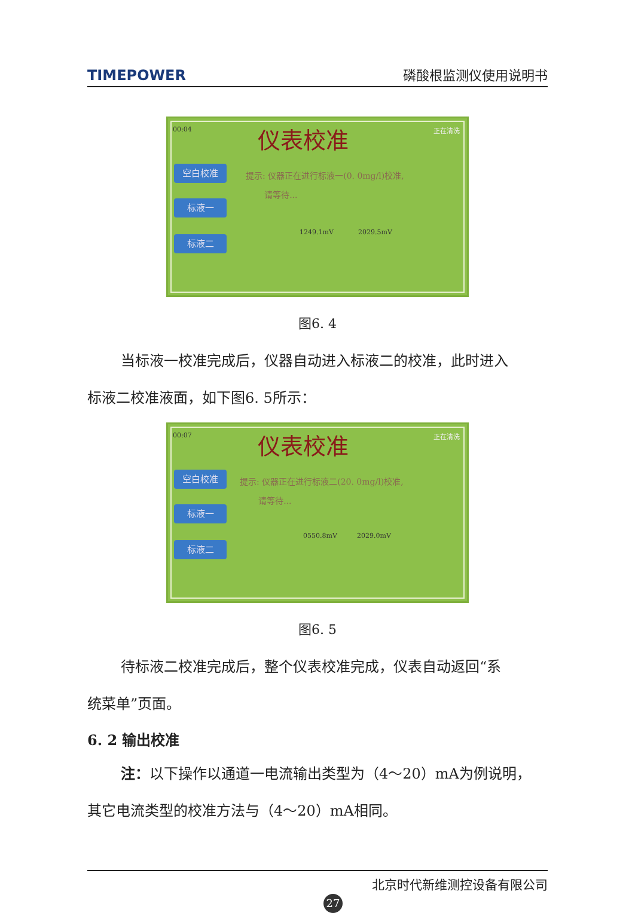TIMEPOWER 磷酸根监测仪使用说明书
00:04 仪表校准 正在清洗
空白校准
标液一
标液二
提示: 仪器正在进行标液一(0. 0mg/l)校准,
请等待...
1249.1mV 2029.5mV
图6. 4
当标液一校准完成后，仪器自动进入标液二的校准，此时进入
标液二校准液面，如下图6. 5所示：
00:07 仪表校准 正在清洗
空白校准
标液一
标液二
提示: 仪器正在进行标液二(20. 0mg/l)校准,
请等待...
0550.8mV 2029.0mV
图6. 5
待标液二校准完成后，整个仪表校准完成，仪表自动返回“系
统菜单”页面。
6. 2 输出校准
注：以下操作以通道一电流输出类型为（4～20）mA为例说明，
其它电流类型的校准方法与（4～20）mA相同。
北京时代新维测控设备有限公司
27